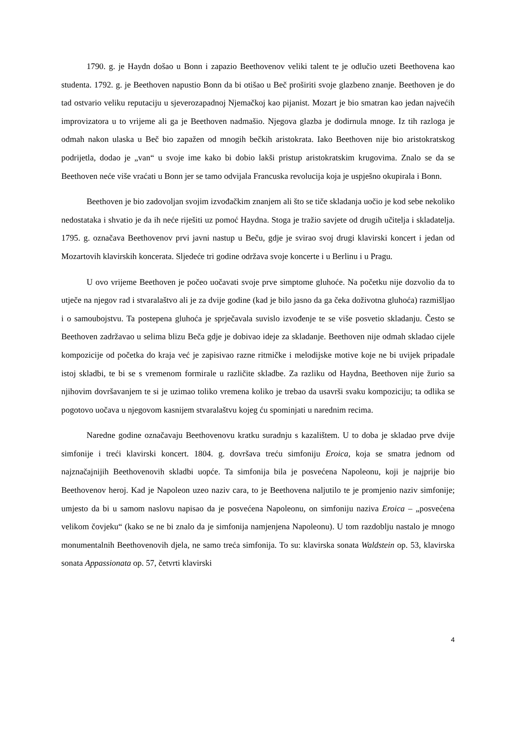1790. g. je Haydn došao u Bonn i zapazio Beethovenov veliki talent te je odlučio uzeti Beethovena kao studenta. 1792. g. je Beethoven napustio Bonn da bi otišao u Beč proširiti svoje glazbeno znanje. Beethoven je do tad ostvario veliku reputaciju u sjeverozapadnoj Njemačkoj kao pijanist. Mozart je bio smatran kao jedan najvećih improvizatora u to vrijeme ali ga je Beethoven nadmašio. Njegova glazba je dodirnula mnoge. Iz tih razloga je odmah nakon ulaska u Beč bio zapažen od mnogih bečkih aristokrata. Iako Beethoven nije bio aristokratskog podrijetla, dodao je „van“ u svoje ime kako bi dobio lakši pristup aristokratskim krugovima. Znalo se da se Beethoven neće više vraćati u Bonn jer se tamo odvijala Francuska revolucija koja je uspješno okupirala i Bonn.
Beethoven je bio zadovoljan svojim izvođačkim znanjem ali što se tiče skladanja uočio je kod sebe nekoliko nedostataka i shvatio je da ih neće riješiti uz pomoć Haydna. Stoga je tražio savjete od drugih učitelja i skladatelja. 1795. g. označava Beethovenov prvi javni nastup u Beču, gdje je svirao svoj drugi klavirski koncert i jedan od Mozartovih klavirskih koncerata. Sljedeće tri godine održava svoje koncerte i u Berlinu i u Pragu.
U ovo vrijeme Beethoven je počeo uočavati svoje prve simptome gluhoće. Na početku nije dozvolio da to utječe na njegov rad i stvaralaštvo ali je za dvije godine (kad je bilo jasno da ga čeka doživotna gluhoća) razmišljao i o samoubojstvu. Ta postepena gluhoća je sprječavala suvislo izvođenje te se više posvetio skladanju. Često se Beethoven zadržavao u selima blizu Beča gdje je dobivao ideje za skladanje. Beethoven nije odmah skladao cijele kompozicije od početka do kraja već je zapisivao razne ritmičke i melodijske motive koje ne bi uvijek pripadale istoj skladbi, te bi se s vremenom formirale u različite skladbe. Za razliku od Haydna, Beethoven nije žurio sa njihovim dovršavanjem te si je uzimao toliko vremena koliko je trebao da usavrši svaku kompoziciju; ta odlika se pogotovo uočava u njegovom kasnijem stvaralaštvu kojeg ću spominjati u narednim recima.
Naredne godine označavaju Beethovenovu kratku suradnju s kazalištem. U to doba je skladao prve dvije simfonije i treći klavirski koncert. 1804. g. dovršava treću simfoniju Eroica, koja se smatra jednom od najznačajnijih Beethovenovih skladbi uopće. Ta simfonija bila je posvećena Napoleonu, koji je najprije bio Beethovenov heroj. Kad je Napoleon uzeo naziv cara, to je Beethovena naljutilo te je promjenio naziv simfonije; umjesto da bi u samom naslovu napisao da je posvećena Napoleonu, on simfoniju naziva Eroica – „posvećena velikom čovjeku“ (kako se ne bi znalo da je simfonija namjenjena Napoleonu). U tom razdoblju nastalo je mnogo monumentalnih Beethovenovih djela, ne samo treća simfonija. To su: klavirska sonata Waldstein op. 53, klavirska sonata Appassionata op. 57, četvrti klavirski
4